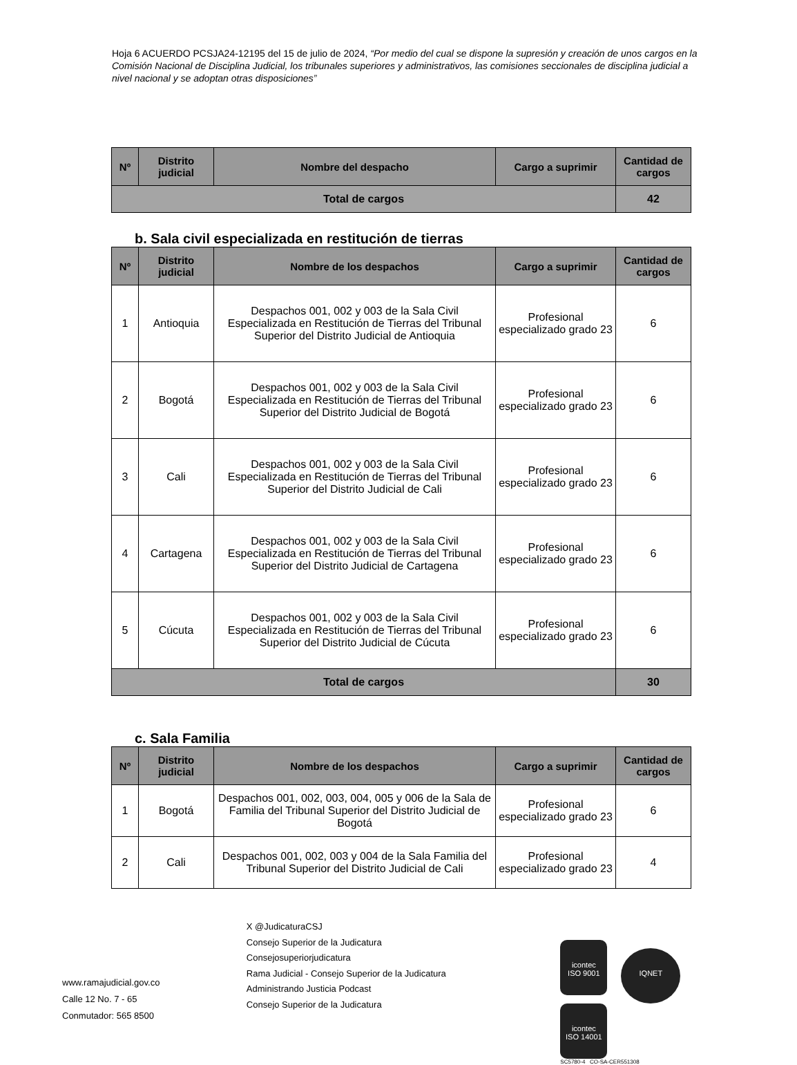Hoja 6 ACUERDO PCSJA24-12195 del 15 de julio de 2024, “Por medio del cual se dispone la supresión y creación de unos cargos en la Comisión Nacional de Disciplina Judicial, los tribunales superiores y administrativos, las comisiones seccionales de disciplina judicial a nivel nacional y se adoptan otras disposiciones”
| Nº | Distrito judicial | Nombre del despacho | Cargo a suprimir | Cantidad de cargos |
| --- | --- | --- | --- | --- |
| Total de cargos | | | | 42 |
b. Sala civil especializada en restitución de tierras
| Nº | Distrito judicial | Nombre de los despachos | Cargo a suprimir | Cantidad de cargos |
| --- | --- | --- | --- | --- |
| 1 | Antioquia | Despachos 001, 002 y 003 de la Sala Civil Especializada en Restitución de Tierras del Tribunal Superior del Distrito Judicial de Antioquia | Profesional especializado grado 23 | 6 |
| 2 | Bogotá | Despachos 001, 002 y 003 de la Sala Civil Especializada en Restitución de Tierras del Tribunal Superior del Distrito Judicial de Bogotá | Profesional especializado grado 23 | 6 |
| 3 | Cali | Despachos 001, 002 y 003 de la Sala Civil Especializada en Restitución de Tierras del Tribunal Superior del Distrito Judicial de Cali | Profesional especializado grado 23 | 6 |
| 4 | Cartagena | Despachos 001, 002 y 003 de la Sala Civil Especializada en Restitución de Tierras del Tribunal Superior del Distrito Judicial de Cartagena | Profesional especializado grado 23 | 6 |
| 5 | Cúcuta | Despachos 001, 002 y 003 de la Sala Civil Especializada en Restitución de Tierras del Tribunal Superior del Distrito Judicial de Cúcuta | Profesional especializado grado 23 | 6 |
| Total de cargos | | | | 30 |
c. Sala Familia
| Nº | Distrito judicial | Nombre de los despachos | Cargo a suprimir | Cantidad de cargos |
| --- | --- | --- | --- | --- |
| 1 | Bogotá | Despachos 001, 002, 003, 004, 005 y 006 de la Sala de Familia del Tribunal Superior del Distrito Judicial de Bogotá | Profesional especializado grado 23 | 6 |
| 2 | Cali | Despachos 001, 002, 003 y 004 de la Sala Familia del Tribunal Superior del Distrito Judicial de Cali | Profesional especializado grado 23 | 4 |
www.ramajudicial.gov.co
Calle 12 No. 7 - 65
Conmutador: 565 8500
X @JudicaturaCSJ
Consejo Superior de la Judicatura
Consejosuperiorjudicatura
Rama Judicial - Consejo Superior de la Judicatura
Administrando Justicia Podcast
Consejo Superior de la Judicatura
icontec
ISO 9001 IQNET icontec
ISO 14001
SC5780-4 CO-SA-CER551308